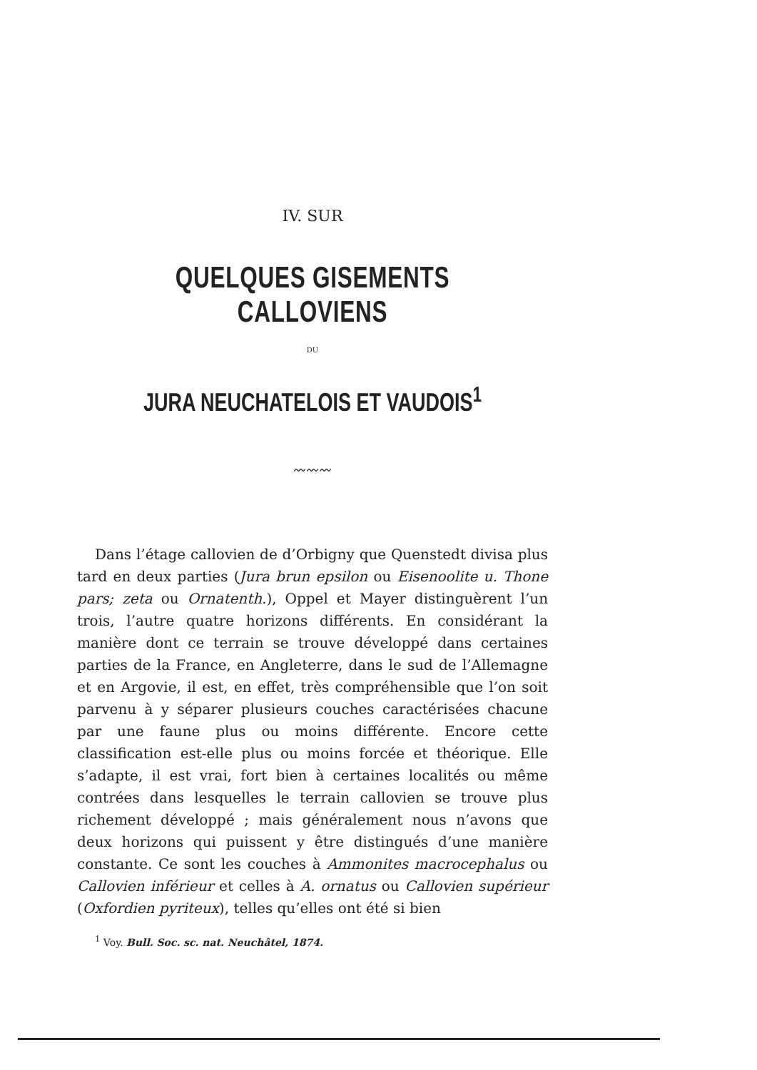IV. SUR
QUELQUES GISEMENTS CALLOVIENS
DU
JURA NEUCHATELOIS ET VAUDOIS<sup>1</sup>
〰〰〰
Dans l’étage callovien de d’Orbigny que Quenstedt divisa plus tard en deux parties (Jura brun epsilon ou Eisenoolite u. Thone pars; zeta ou Ornatenth.), Oppel et Mayer distinguèrent l’un trois, l’autre quatre horizons différents. En considérant la manière dont ce terrain se trouve développé dans certaines parties de la France, en Angleterre, dans le sud de l’Allemagne et en Argovie, il est, en effet, très compréhensible que l’on soit parvenu à y séparer plusieurs couches caractérisées chacune par une faune plus ou moins différente. Encore cette classification est-elle plus ou moins forcée et théorique. Elle s’adapte, il est vrai, fort bien à certaines localités ou même contrées dans lesquelles le terrain callovien se trouve plus richement développé ; mais généralement nous n’avons que deux horizons qui puissent y être distingués d’une manière constante. Ce sont les couches à Ammonites macrocephalus ou Callovien inférieur et celles à A. ornatus ou Callovien supérieur (Oxfordien pyriteux), telles qu’elles ont été si bien
<sup>1</sup> Voy. Bull. Soc. sc. nat. Neuchâtel, 1874.